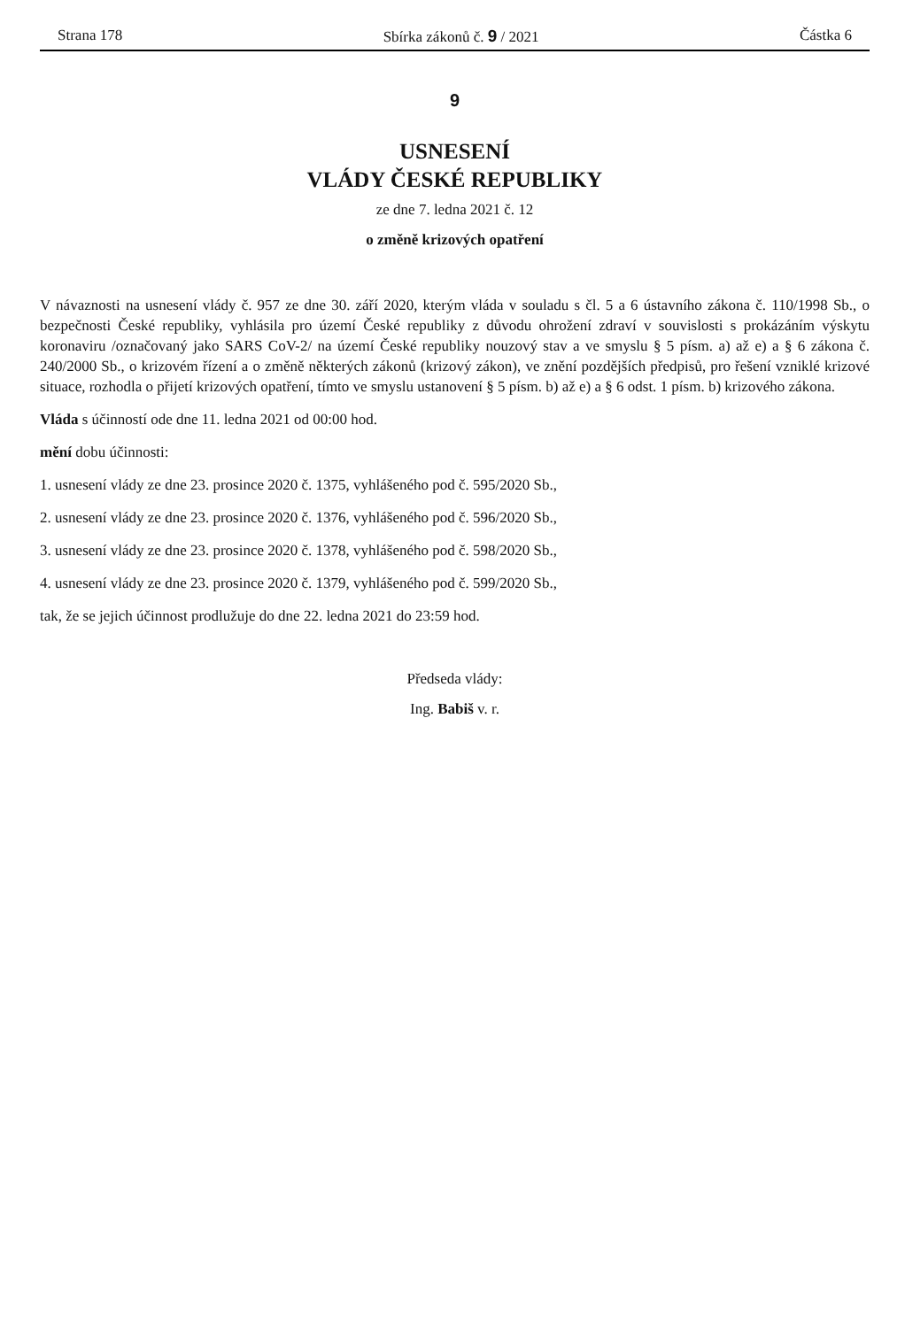Strana 178 Sbírka zákonů č. 9 / 2021 Částka 6
9
USNESENÍ
VLÁDY ČESKÉ REPUBLIKY
ze dne 7. ledna 2021 č. 12
o změně krizových opatření
V návaznosti na usnesení vlády č. 957 ze dne 30. září 2020, kterým vláda v souladu s čl. 5 a 6 ústavního zákona č. 110/1998 Sb., o bezpečnosti České republiky, vyhlásila pro území České republiky z důvodu ohrožení zdraví v souvislosti s prokázáním výskytu koronaviru /označovaný jako SARS CoV-2/ na území České republiky nouzový stav a ve smyslu § 5 písm. a) až e) a § 6 zákona č. 240/2000 Sb., o krizovém řízení a o změně některých zákonů (krizový zákon), ve znění pozdějších předpisů, pro řešení vzniklé krizové situace, rozhodla o přijetí krizových opatření, tímto ve smyslu ustanovení § 5 písm. b) až e) a § 6 odst. 1 písm. b) krizového zákona.
Vláda s účinností ode dne 11. ledna 2021 od 00:00 hod.
mění dobu účinnosti:
1. usnesení vlády ze dne 23. prosince 2020 č. 1375, vyhlášeného pod č. 595/2020 Sb.,
2. usnesení vlády ze dne 23. prosince 2020 č. 1376, vyhlášeného pod č. 596/2020 Sb.,
3. usnesení vlády ze dne 23. prosince 2020 č. 1378, vyhlášeného pod č. 598/2020 Sb.,
4. usnesení vlády ze dne 23. prosince 2020 č. 1379, vyhlášeného pod č. 599/2020 Sb.,
tak, že se jejich účinnost prodlužuje do dne 22. ledna 2021 do 23:59 hod.
Předseda vlády:
Ing. Babiš v. r.